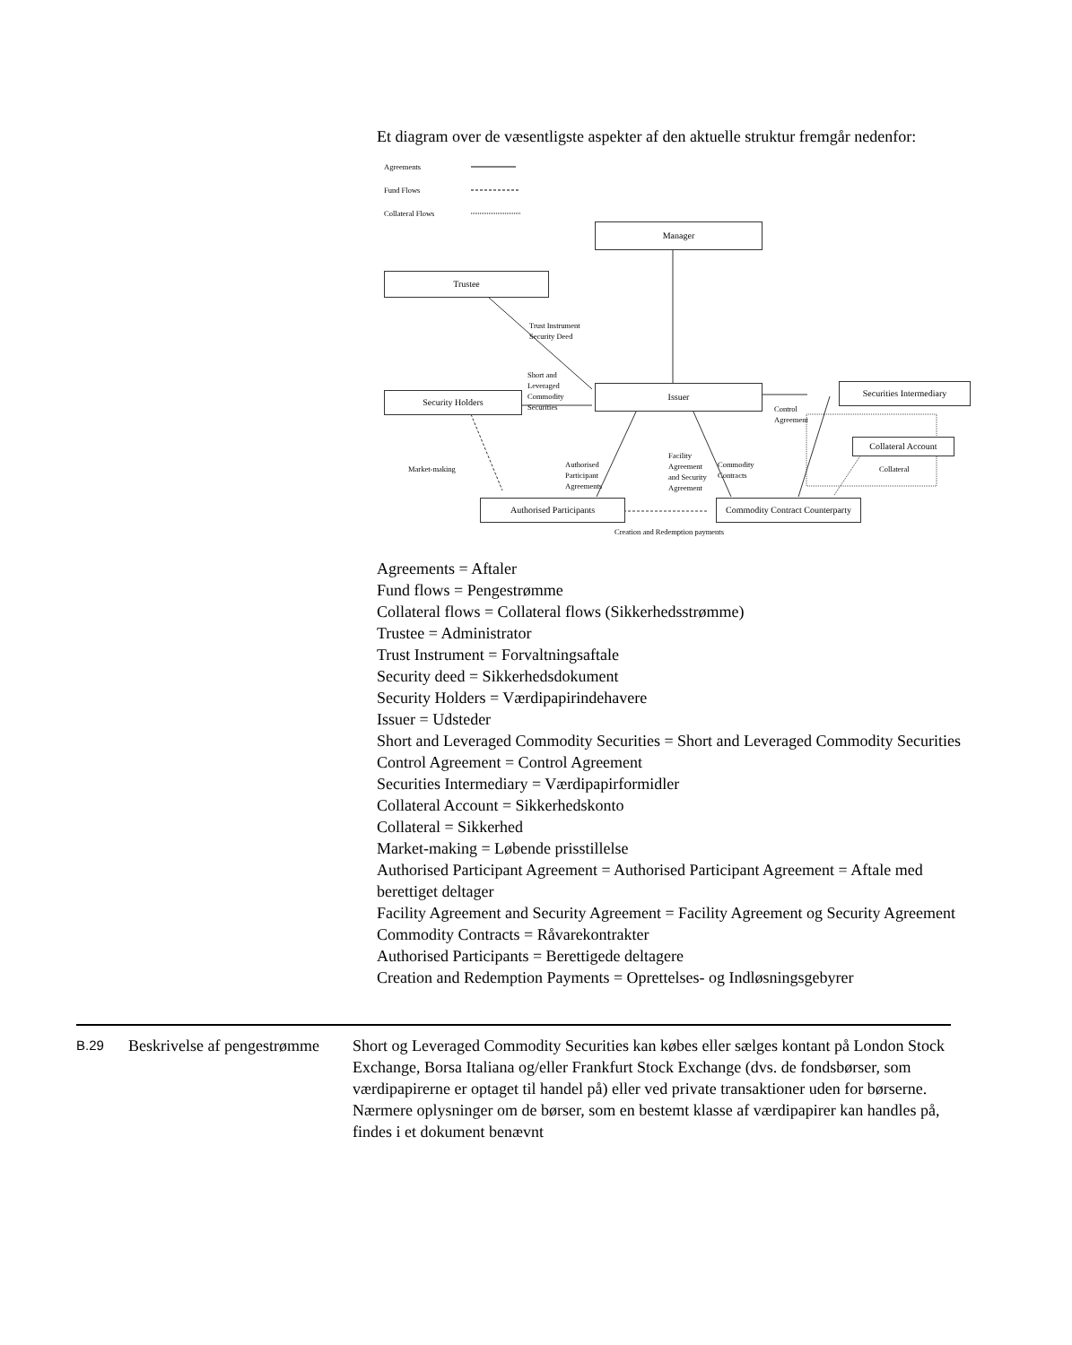Et diagram over de væsentligste aspekter af den aktuelle struktur fremgår nedenfor:
Agreements
Fund Flows
Collateral Flows
Manager
Trustee
Trust Instrument
Security Deed
Short and
Leveraged
Commodity
Securities
Security Holders
Issuer
Control
Agreement
Securities Intermediary
Collateral Account
Collateral
Market-making
Authorised
Participant
Agreements
Facility
Agreement
and Security
Agreement
Commodity
Contracts
Authorised Participants
Commodity Contract Counterparty
Creation and Redemption payments
Agreements = Aftaler
Fund flows = Pengestrømme
Collateral flows = Collateral flows (Sikkerhedsstrømme)
Trustee = Administrator
Trust Instrument = Forvaltningsaftale
Security deed = Sikkerhedsdokument
Security Holders = Værdipapirindehavere
Issuer = Udsteder
Short and Leveraged Commodity Securities = Short and Leveraged Commodity Securities
Control Agreement = Control Agreement
Securities Intermediary = Værdipapirformidler
Collateral Account = Sikkerhedskonto
Collateral = Sikkerhed
Market-making = Løbende prisstillelse
Authorised Participant Agreement = Authorised Participant Agreement = Aftale med berettiget deltager
Facility Agreement and Security Agreement = Facility Agreement og Security Agreement
Commodity Contracts = Råvarekontrakter
Authorised Participants = Berettigede deltagere
Creation and Redemption Payments = Oprettelses- og Indløsningsgebyrer
B.29
Beskrivelse af pengestrømme
Short og Leveraged Commodity Securities kan købes eller sælges kontant på London Stock Exchange, Borsa Italiana og/eller Frankfurt Stock Exchange (dvs. de fondsbørser, som værdipapirerne er optaget til handel på) eller ved private transaktioner uden for børserne. Nærmere oplysninger om de børser, som en bestemt klasse af værdipapirer kan handles på, findes i et dokument benævnt